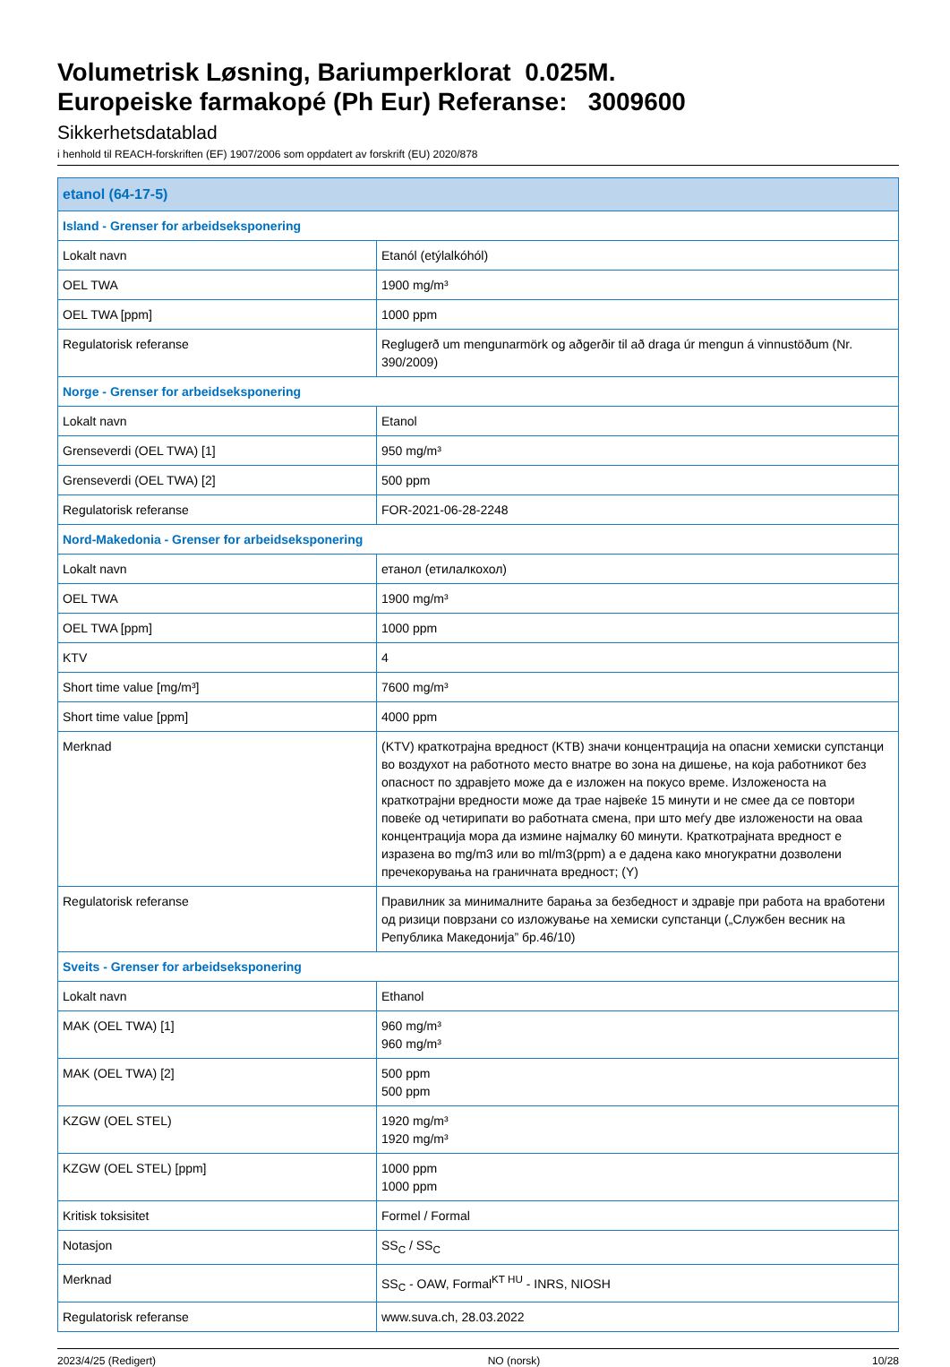Volumetrisk Løsning, Bariumperklorat 0.025M.
Europeiske farmakopé (Ph Eur) Referanse: 3009600
Sikkerhetsdatablad
i henhold til REACH-forskriften (EF) 1907/2006 som oppdatert av forskrift (EU) 2020/878
| etanol (64-17-5) | |
| Island - Grenser for arbeidseksponering | |
| Lokalt navn | Etanól (etýlalkóhól) |
| OEL TWA | 1900 mg/m³ |
| OEL TWA [ppm] | 1000 ppm |
| Regulatorisk referanse | Reglugerð um mengunarmörk og aðgerðir til að draga úr mengun á vinnustöðum (Nr. 390/2009) |
| Norge - Grenser for arbeidseksponering | |
| Lokalt navn | Etanol |
| Grenseverdi (OEL TWA) [1] | 950 mg/m³ |
| Grenseverdi (OEL TWA) [2] | 500 ppm |
| Regulatorisk referanse | FOR-2021-06-28-2248 |
| Nord-Makedonia - Grenser for arbeidseksponering | |
| Lokalt navn | етанол (етилалкохол) |
| OEL TWA | 1900 mg/m³ |
| OEL TWA [ppm] | 1000 ppm |
| KTV | 4 |
| Short time value [mg/m³] | 7600 mg/m³ |
| Short time value [ppm] | 4000 ppm |
| Merknad | (KTV) краткотрајна вредност (KTB) значи концентрација на опасни хемиски супстанци во воздухот на работното место внатре во зона на дишење, на која работникот без опасност по здравјето може да е изложен на покусо време. Изложеноста на краткотрајни вредности може да трае највеќе 15 минути и не смее да се повтори повеќе од четирипати во работната смена, при што меѓу две изложености на оваа концентрација мора да измине најмалку 60 минути. Краткотрајната вредност е изразена во mg/m3 или во ml/m3(ppm) а е дадена како многукратни дозволени пречекорувања на граничната вредност; (Y) |
| Regulatorisk referanse | Правилник за минималните барања за безбедност и здравје при работа на вработени од ризици поврзани со изложување на хемиски супстанци („Службен весник на Република Македонија” бр.46/10) |
| Sveits - Grenser for arbeidseksponering | |
| Lokalt navn | Ethanol |
| MAK (OEL TWA) [1] | 960 mg/m³ 960 mg/m³ |
| MAK (OEL TWA) [2] | 500 ppm 500 ppm |
| KZGW (OEL STEL) | 1920 mg/m³ 1920 mg/m³ |
| KZGW (OEL STEL) [ppm] | 1000 ppm 1000 ppm |
| Kritisk toksisitet | Formel / Formal |
| Notasjon | SS<sub>C</sub> / SS<sub>C</sub> |
| Merknad | SS<sub>C</sub> - OAW, Formal<sup>KT HU</sup> - INRS, NIOSH |
| Regulatorisk referanse | www.suva.ch, 28.03.2022 |
2023/4/25 (Redigert) NO (norsk) 10/28